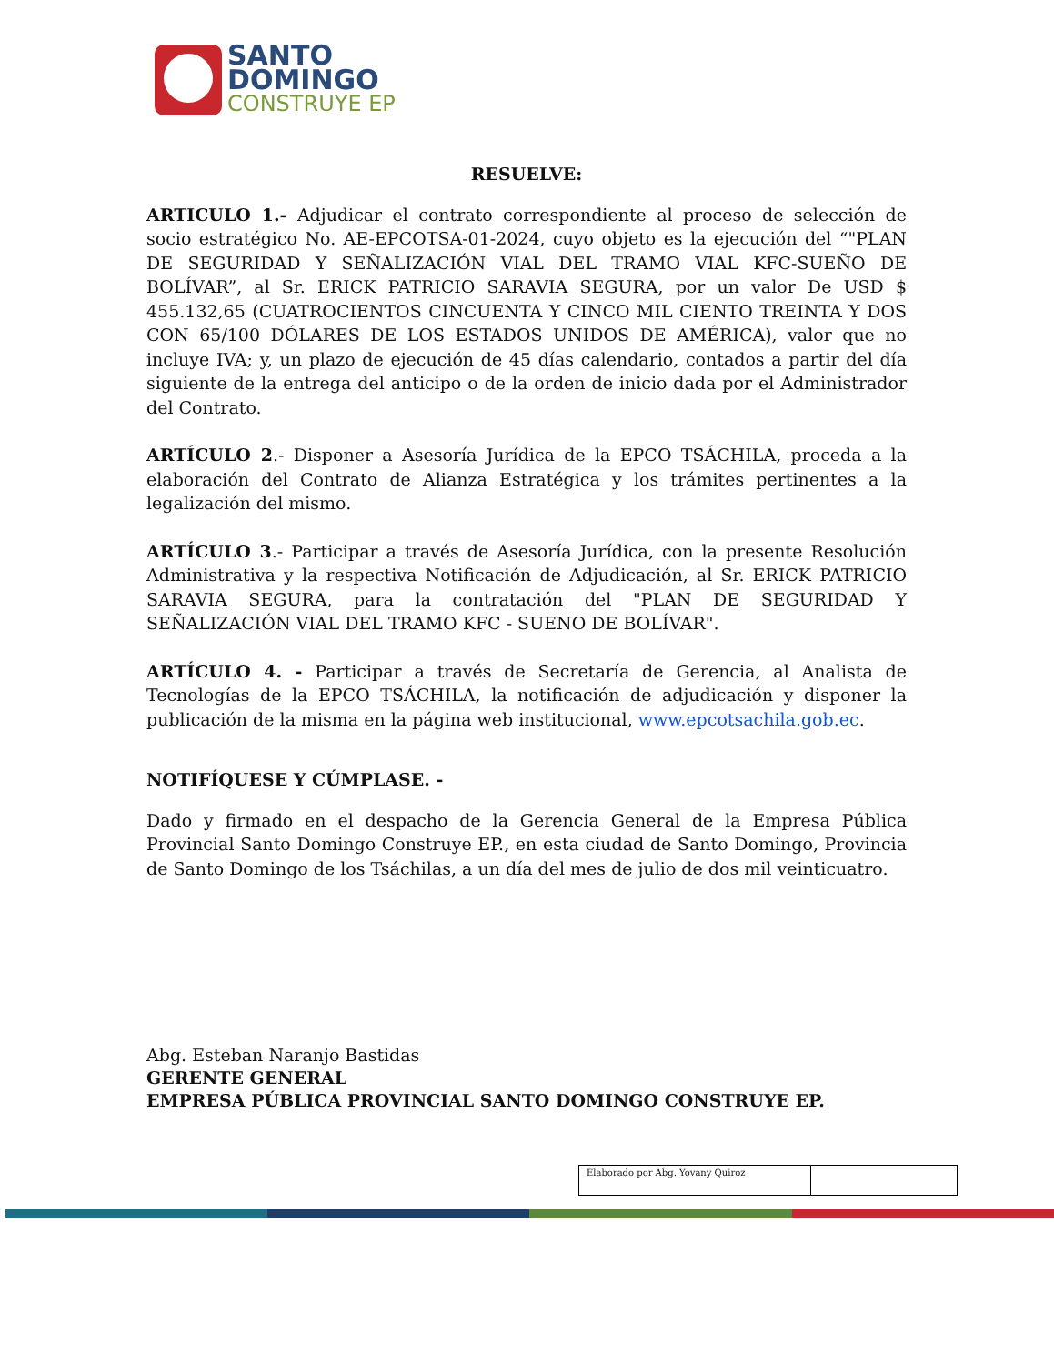SANTO
DOMINGO
CONSTRUYE EP
RESUELVE:
ARTICULO 1.- Adjudicar el contrato correspondiente al proceso de selección de socio estratégico No. AE-EPCOTSA-01-2024, cuyo objeto es la ejecución del “"PLAN DE SEGURIDAD Y SEÑALIZACIÓN VIAL DEL TRAMO VIAL KFC-SUEÑO DE BOLÍVAR”, al Sr. ERICK PATRICIO SARAVIA SEGURA, por un valor De USD $ 455.132,65 (CUATROCIENTOS CINCUENTA Y CINCO MIL CIENTO TREINTA Y DOS CON 65/100 DÓLARES DE LOS ESTADOS UNIDOS DE AMÉRICA), valor que no incluye IVA; y, un plazo de ejecución de 45 días calendario, contados a partir del día siguiente de la entrega del anticipo o de la orden de inicio dada por el Administrador del Contrato.
ARTÍCULO 2.- Disponer a Asesoría Jurídica de la EPCO TSÁCHILA, proceda a la elaboración del Contrato de Alianza Estratégica y los trámites pertinentes a la legalización del mismo.
ARTÍCULO 3.- Participar a través de Asesoría Jurídica, con la presente Resolución Administrativa y la respectiva Notificación de Adjudicación, al Sr. ERICK PATRICIO SARAVIA SEGURA, para la contratación del "PLAN DE SEGURIDAD Y SEÑALIZACIÓN VIAL DEL TRAMO KFC - SUENO DE BOLÍVAR".
ARTÍCULO 4. - Participar a través de Secretaría de Gerencia, al Analista de Tecnologías de la EPCO TSÁCHILA, la notificación de adjudicación y disponer la publicación de la misma en la página web institucional, www.epcotsachila.gob.ec.
NOTIFÍQUESE Y CÚMPLASE. -
Dado y firmado en el despacho de la Gerencia General de la Empresa Pública Provincial Santo Domingo Construye EP., en esta ciudad de Santo Domingo, Provincia de Santo Domingo de los Tsáchilas, a un día del mes de julio de dos mil veinticuatro.
Abg. Esteban Naranjo Bastidas
GERENTE GENERAL
EMPRESA PÚBLICA PROVINCIAL SANTO DOMINGO CONSTRUYE EP.
| Elaborado por Abg. Yovany Quiroz | |